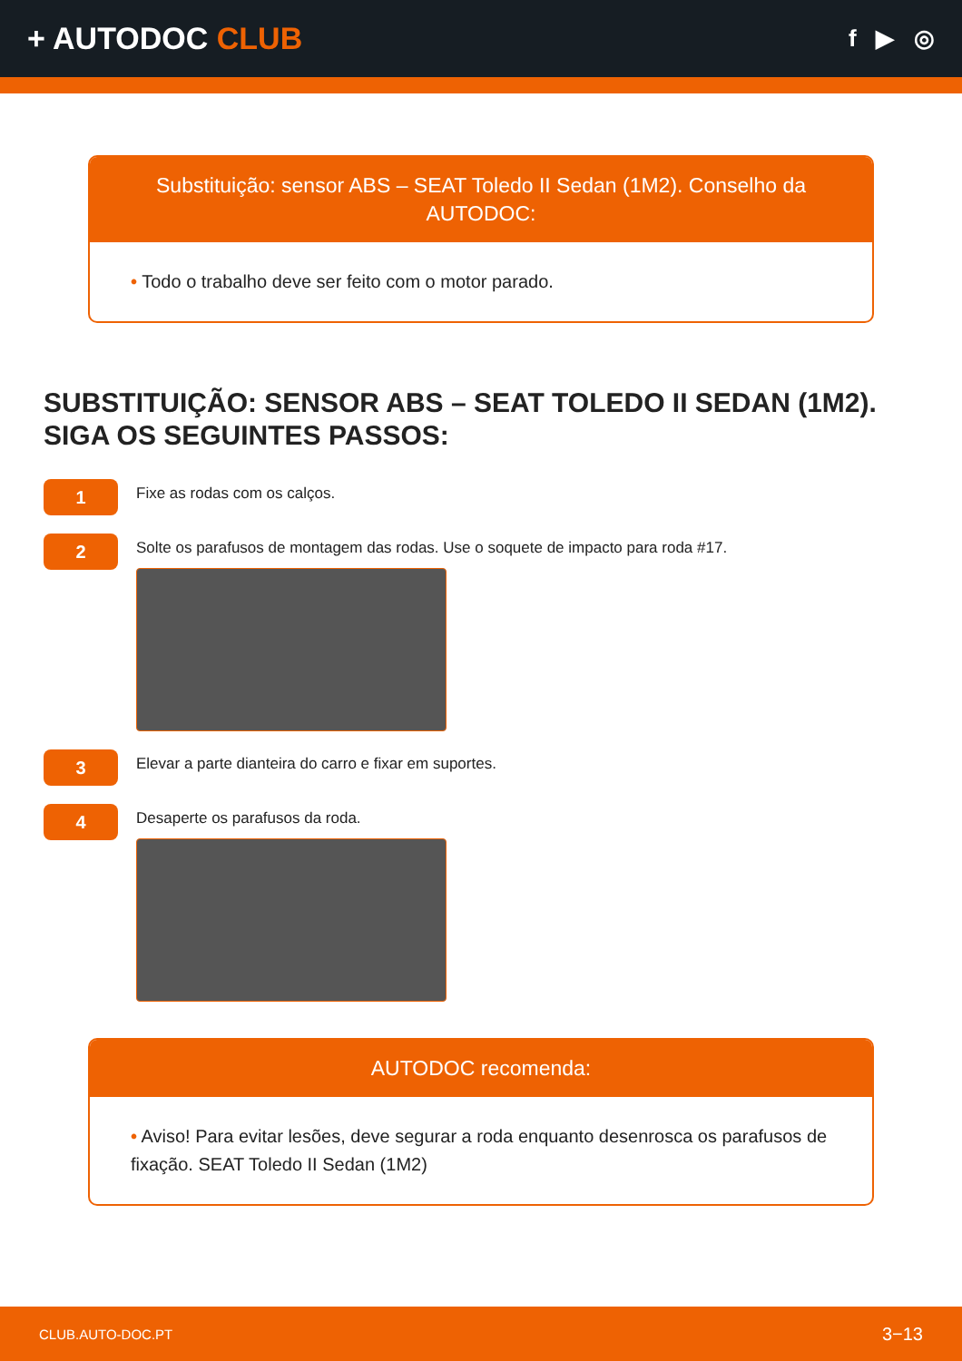+ AUTODOC CLUB
f ▶ ◎
Substituição: sensor ABS – SEAT Toledo II Sedan (1M2). Conselho da AUTODOC:
• Todo o trabalho deve ser feito com o motor parado.
SUBSTITUIÇÃO: SENSOR ABS – SEAT TOLEDO II SEDAN (1M2). SIGA OS SEGUINTES PASSOS:
1
Fixe as rodas com os calços.
2
Solte os parafusos de montagem das rodas. Use o soquete de impacto para roda #17.
3
Elevar a parte dianteira do carro e fixar em suportes.
4
Desaperte os parafusos da roda.
AUTODOC recomenda:
• Aviso! Para evitar lesões, deve segurar a roda enquanto desenrosca os parafusos de fixação. SEAT Toledo II Sedan (1M2)
CLUB.AUTO-DOC.PT 3−13